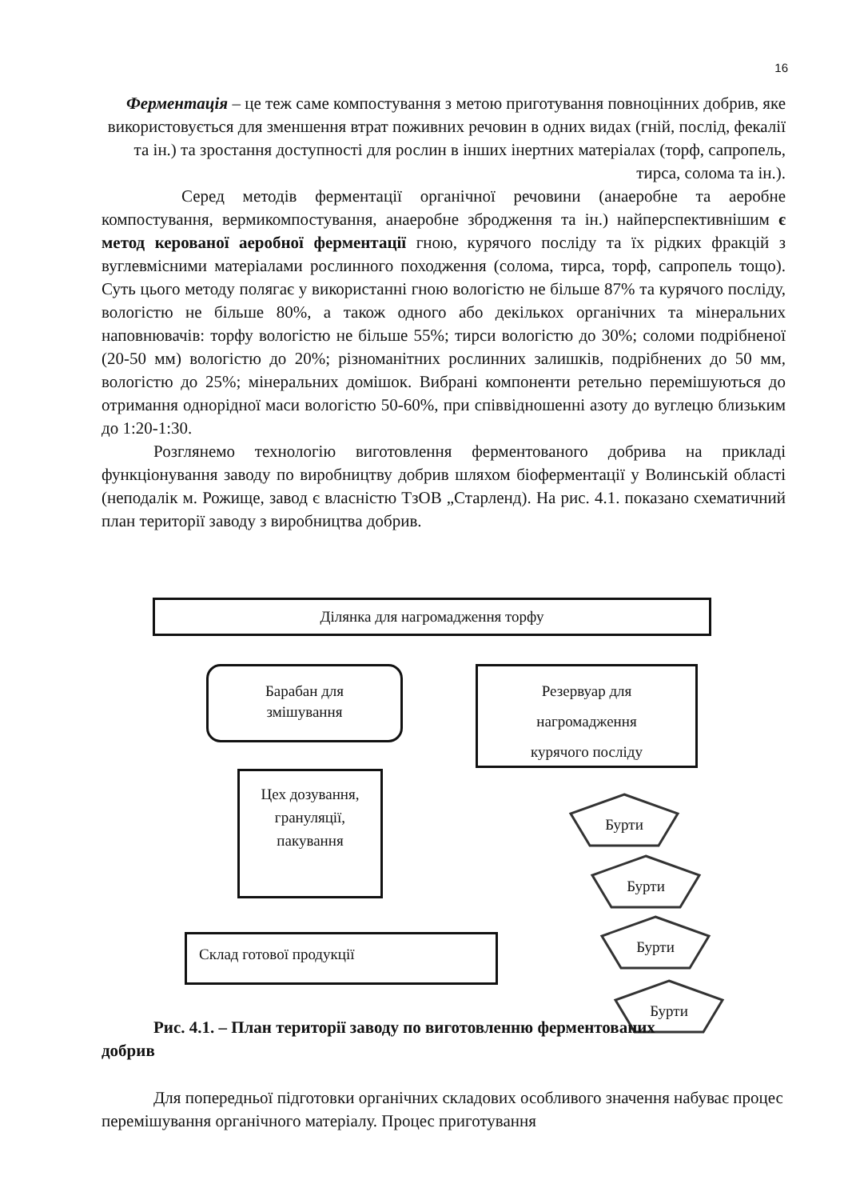16
Ферментація – це теж саме компостування з метою приготування повноцінних добрив, яке використовується для зменшення втрат поживних речовин в одних видах (гній, послід, фекалії та ін.) та зростання доступності для рослин в інших інертних матеріалах (торф, сапропель, тирса, солома та ін.).
Серед методів ферментації органічної речовини (анаеробне та аеробне компостування, вермикомпостування, анаеробне збродження та ін.) найперспективнішим є метод керованої аеробної ферментації гною, курячого посліду та їх рідких фракцій з вуглевмісними матеріалами рослинного походження (солома, тирса, торф, сапропель тощо). Суть цього методу полягає у використанні гною вологістю не більше 87% та курячого посліду, вологістю не більше 80%, а також одного або декількох органічних та мінеральних наповнювачів: торфу вологістю не більше 55%; тирси вологістю до 30%; соломи подрібненої (20-50 мм) вологістю до 20%; різноманітних рослинних залишків, подрібнених до 50 мм, вологістю до 25%; мінеральних домішок. Вибрані компоненти ретельно перемішуються до отримання однорідної маси вологістю 50-60%, при співвідношенні азоту до вуглецю близьким до 1:20-1:30.
Розглянемо технологію виготовлення ферментованого добрива на прикладі функціонування заводу по виробництву добрив шляхом біоферментації у Волинській області (неподалік м. Рожище, завод є власністю ТзОВ „Старленд). На рис. 4.1. показано схематичний план території заводу з виробництва добрив.
Ділянка для нагромадження торфу
Барабан для
змішування
Резервуар для
нагромадження
курячого посліду
Цех дозування,
грануляції,
пакування
Склад готової продукції
Бурти
Бурти
Бурти
Бурти
Рис. 4.1. – План території заводу по виготовленню ферментованих
добрив
Для попередньої підготовки органічних складових особливого значення набуває процес перемішування органічного матеріалу. Процес приготування